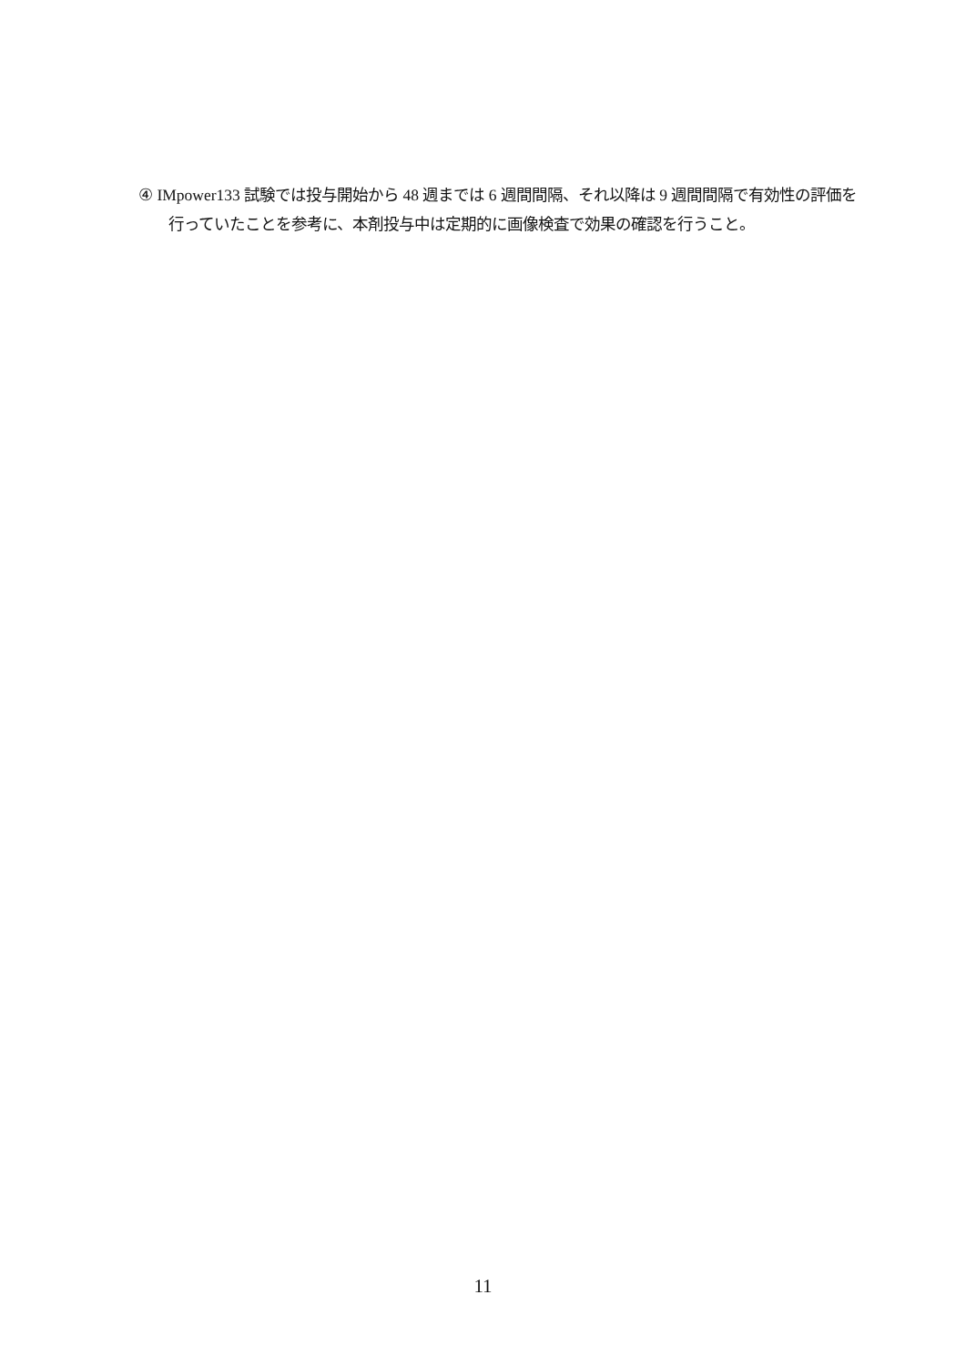④ IMpower133 試験では投与開始から 48 週までは 6 週間間隔、それ以降は 9 週間間隔で有効性の評価を行っていたことを参考に、本剤投与中は定期的に画像検査で効果の確認を行うこと。
11